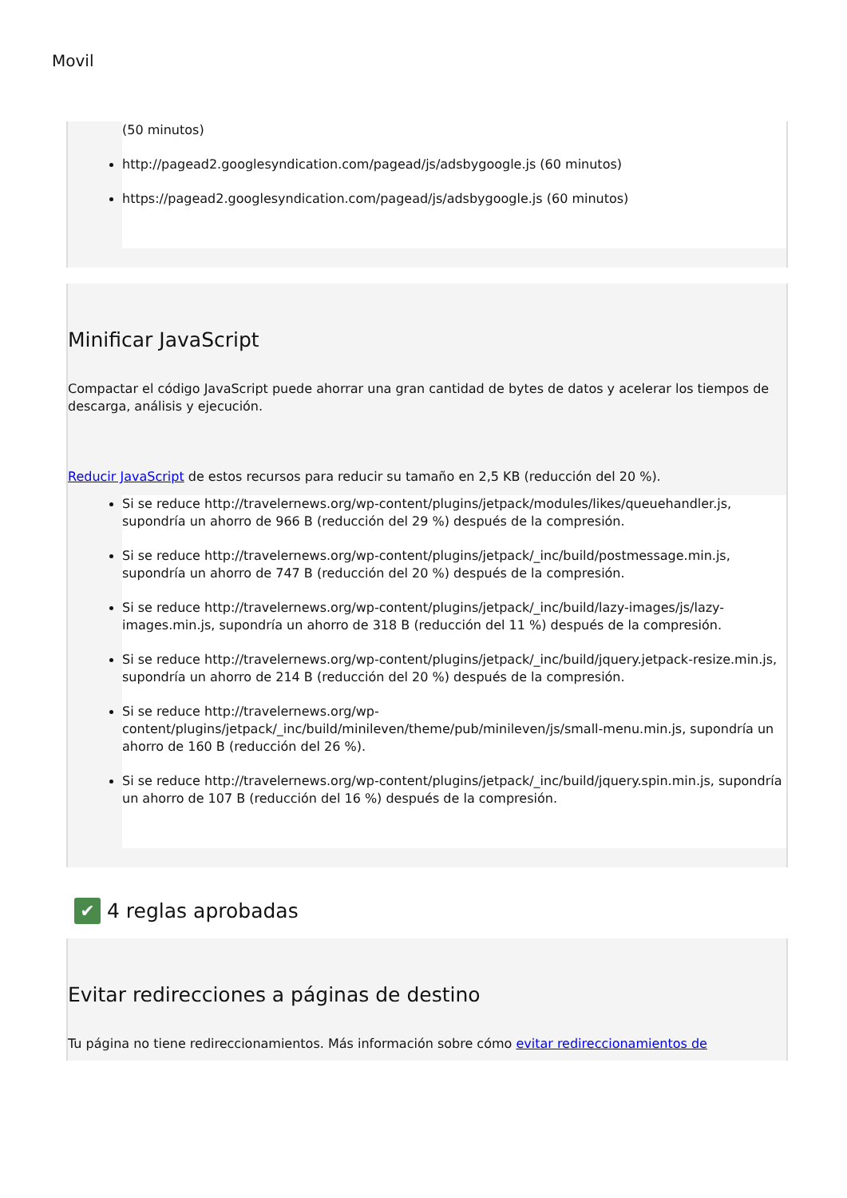Movil
(50 minutos)
http://pagead2.googlesyndication.com/pagead/js/adsbygoogle.js (60 minutos)
https://pagead2.googlesyndication.com/pagead/js/adsbygoogle.js (60 minutos)
Minificar JavaScript
Compactar el código JavaScript puede ahorrar una gran cantidad de bytes de datos y acelerar los tiempos de descarga, análisis y ejecución.
Reducir JavaScript de estos recursos para reducir su tamaño en 2,5 KB (reducción del 20 %).
Si se reduce http://travelernews.org/wp-content/plugins/jetpack/modules/likes/queuehandler.js, supondría un ahorro de 966 B (reducción del 29 %) después de la compresión.
Si se reduce http://travelernews.org/wp-content/plugins/jetpack/_inc/build/postmessage.min.js, supondría un ahorro de 747 B (reducción del 20 %) después de la compresión.
Si se reduce http://travelernews.org/wp-content/plugins/jetpack/_inc/build/lazy-images/js/lazy-images.min.js, supondría un ahorro de 318 B (reducción del 11 %) después de la compresión.
Si se reduce http://travelernews.org/wp-content/plugins/jetpack/_inc/build/jquery.jetpack-resize.min.js, supondría un ahorro de 214 B (reducción del 20 %) después de la compresión.
Si se reduce http://travelernews.org/wp-content/plugins/jetpack/_inc/build/minileven/theme/pub/minileven/js/small-menu.min.js, supondría un ahorro de 160 B (reducción del 26 %).
Si se reduce http://travelernews.org/wp-content/plugins/jetpack/_inc/build/jquery.spin.min.js, supondría un ahorro de 107 B (reducción del 16 %) después de la compresión.
✔ 4 reglas aprobadas
Evitar redirecciones a páginas de destino
Tu página no tiene redireccionamientos. Más información sobre cómo evitar redireccionamientos de